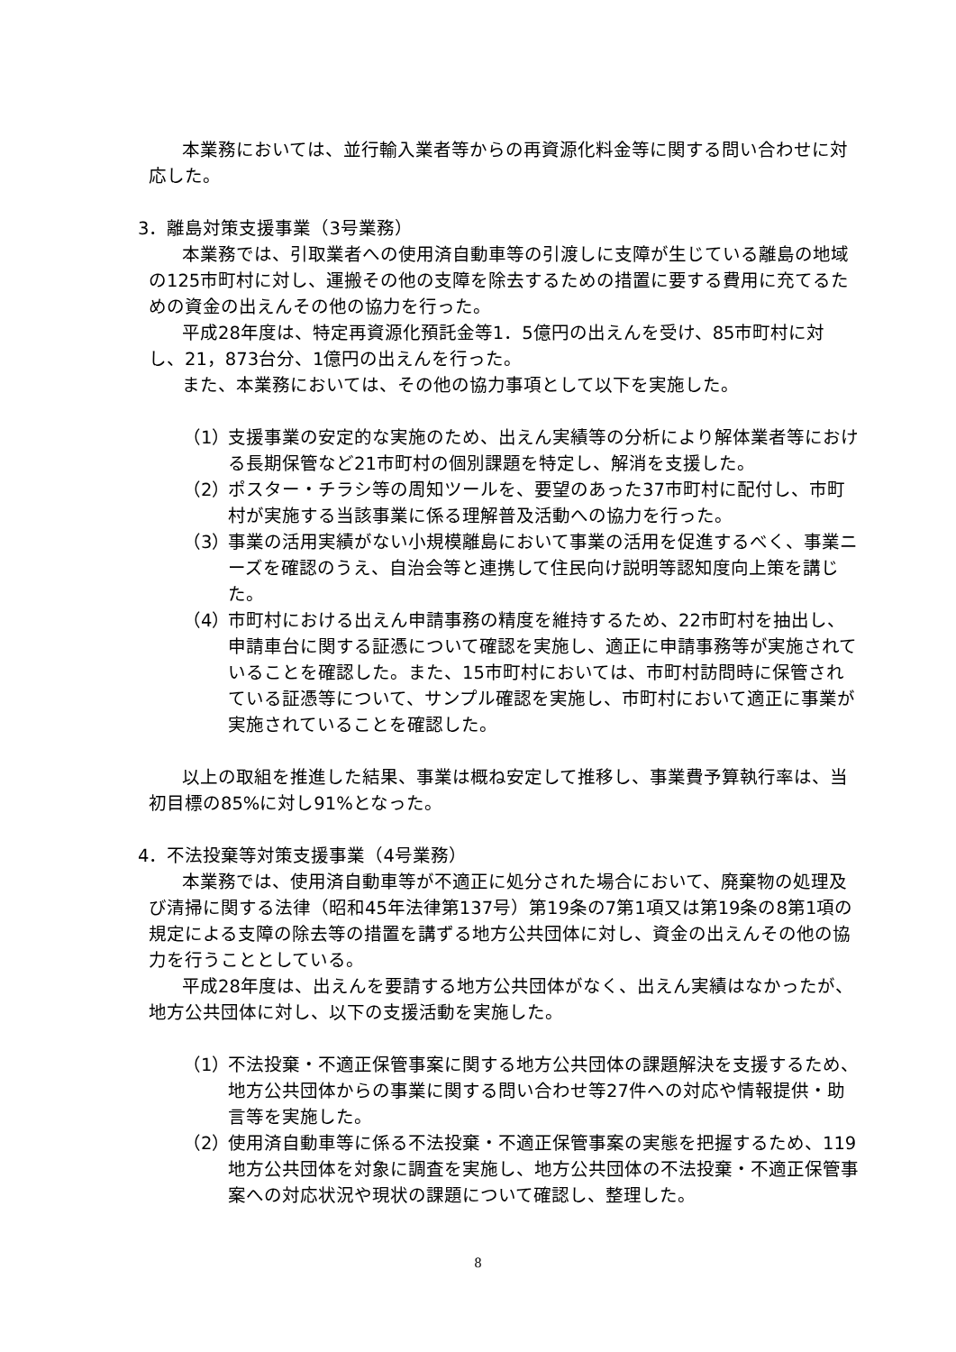本業務においては、並行輸入業者等からの再資源化料金等に関する問い合わせに対応した。
3．離島対策支援事業（3号業務）
本業務では、引取業者への使用済自動車等の引渡しに支障が生じている離島の地域の125市町村に対し、運搬その他の支障を除去するための措置に要する費用に充てるための資金の出えんその他の協力を行った。
平成28年度は、特定再資源化預託金等1．5億円の出えんを受け、85市町村に対し、21，873台分、1億円の出えんを行った。
また、本業務においては、その他の協力事項として以下を実施した。
（1） 支援事業の安定的な実施のため、出えん実績等の分析により解体業者等における長期保管など21市町村の個別課題を特定し、解消を支援した。
（2） ポスター・チラシ等の周知ツールを、要望のあった37市町村に配付し、市町村が実施する当該事業に係る理解普及活動への協力を行った。
（3） 事業の活用実績がない小規模離島において事業の活用を促進するべく、事業ニーズを確認のうえ、自治会等と連携して住民向け説明等認知度向上策を講じた。
（4） 市町村における出えん申請事務の精度を維持するため、22市町村を抽出し、申請車台に関する証憑について確認を実施し、適正に申請事務等が実施されていることを確認した。また、15市町村においては、市町村訪問時に保管されている証憑等について、サンプル確認を実施し、市町村において適正に事業が実施されていることを確認した。
以上の取組を推進した結果、事業は概ね安定して推移し、事業費予算執行率は、当初目標の85%に対し91%となった。
4．不法投棄等対策支援事業（4号業務）
本業務では、使用済自動車等が不適正に処分された場合において、廃棄物の処理及び清掃に関する法律（昭和45年法律第137号）第19条の7第1項又は第19条の8第1項の規定による支障の除去等の措置を講ずる地方公共団体に対し、資金の出えんその他の協力を行うこととしている。
平成28年度は、出えんを要請する地方公共団体がなく、出えん実績はなかったが、地方公共団体に対し、以下の支援活動を実施した。
（1） 不法投棄・不適正保管事案に関する地方公共団体の課題解決を支援するため、地方公共団体からの事業に関する問い合わせ等27件への対応や情報提供・助言等を実施した。
（2） 使用済自動車等に係る不法投棄・不適正保管事案の実態を把握するため、119地方公共団体を対象に調査を実施し、地方公共団体の不法投棄・不適正保管事案への対応状況や現状の課題について確認し、整理した。
8